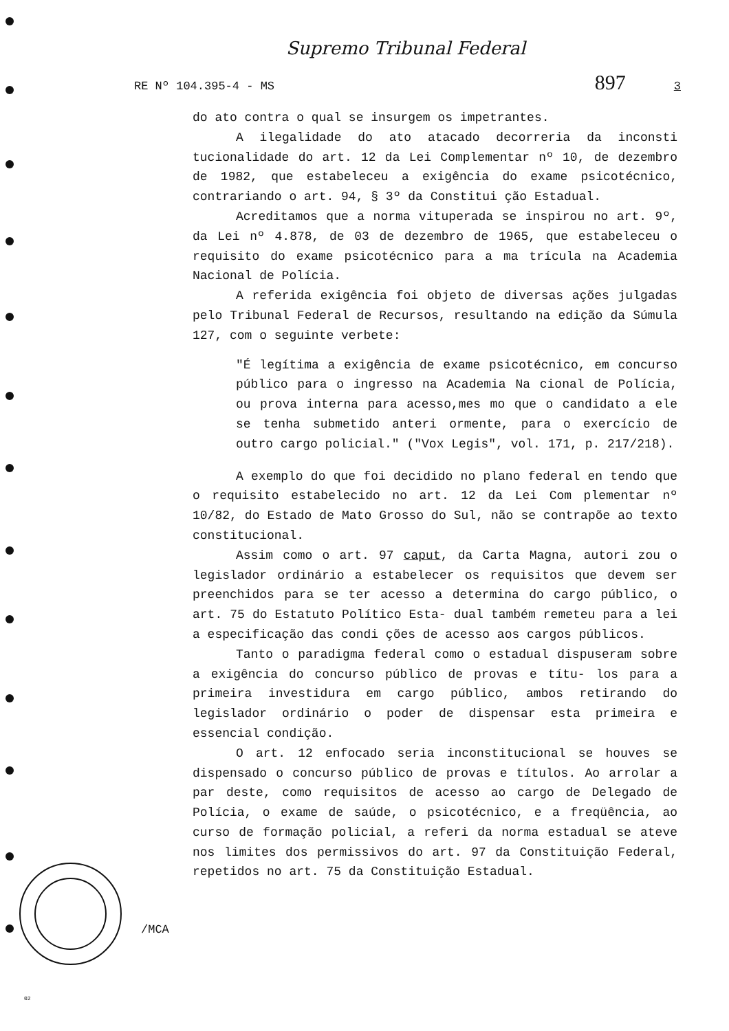Supremo Tribunal Federal
RE Nº 104.395-4 - MS 897 3
do ato contra o qual se insurgem os impetrantes.
A ilegalidade do ato atacado decorreria da inconsti tucionalidade do art. 12 da Lei Complementar nº 10, de dezembro de 1982, que estabeleceu a exigência do exame psicotécnico, contrariando o art. 94, § 3º da Constitui ção Estadual.
Acreditamos que a norma vituperada se inspirou no art. 9º, da Lei nº 4.878, de 03 de dezembro de 1965, que estabeleceu o requisito do exame psicotécnico para a ma trícula na Academia Nacional de Polícia.
A referida exigência foi objeto de diversas ações julgadas pelo Tribunal Federal de Recursos, resultando na edição da Súmula 127, com o seguinte verbete:
"É legítima a exigência de exame psicotécnico, em concurso público para o ingresso na Academia Na cional de Polícia, ou prova interna para acesso,mes mo que o candidato a ele se tenha submetido anteri ormente, para o exercício de outro cargo policial." ("Vox Legis", vol. 171, p. 217/218).
A exemplo do que foi decidido no plano federal en tendo que o requisito estabelecido no art. 12 da Lei Com plementar nº 10/82, do Estado de Mato Grosso do Sul, não se contrapõe ao texto constitucional.
Assim como o art. 97 caput, da Carta Magna, autori zou o legislador ordinário a estabelecer os requisitos que devem ser preenchidos para se ter acesso a determina do cargo público, o art. 75 do Estatuto Político Esta- dual também remeteu para a lei a especificação das condi ções de acesso aos cargos públicos.
Tanto o paradigma federal como o estadual dispuseram sobre a exigência do concurso público de provas e títu- los para a primeira investidura em cargo público, ambos retirando do legislador ordinário o poder de dispensar esta primeira e essencial condição.
O art. 12 enfocado seria inconstitucional se houves se dispensado o concurso público de provas e títulos. Ao arrolar a par deste, como requisitos de acesso ao cargo de Delegado de Polícia, o exame de saúde, o psicotécnico, e a freqüência, ao curso de formação policial, a referi da norma estadual se ateve nos limites dos permissivos do art. 97 da Constituição Federal, repetidos no art. 75 da Constituição Estadual.
/MCA
02